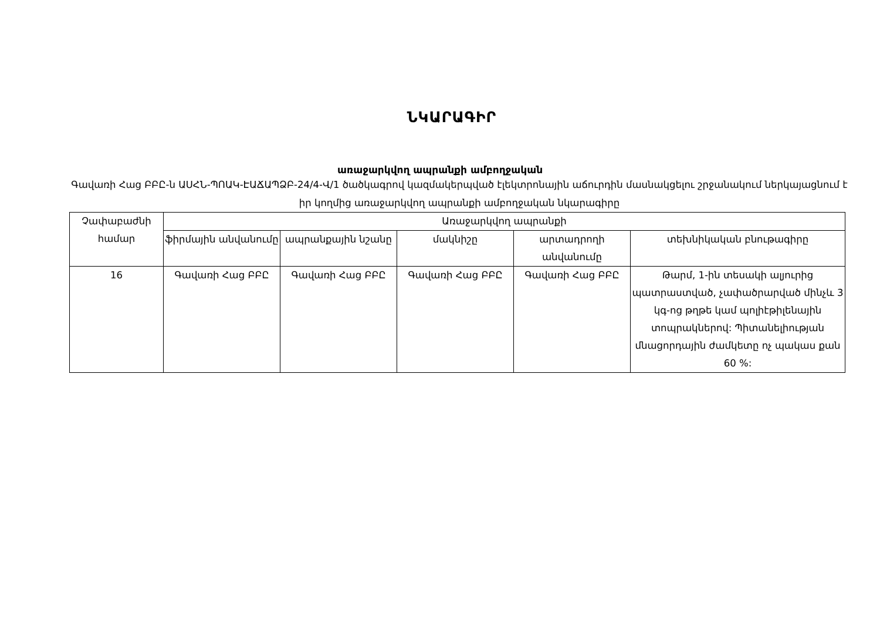ՆԿԱՐԱԳԻՐ
առաջարկվող ապրանքի ամբողջական
Գավառի Հաց ԲԲԸ-ն ԱՍՀՆ-ՊՈԱԿ-ԷԱՃԱՊՁԲ-24/4-Վ/1 ծածկագրով կազմակերպված էլեկտրոնային աճուրդին մասնակցելու շրջանակում ներկայացնում է իր կողմից առաջարկվող ապրանքի ամբողջական նկարագիրը
| Չափաբաժնի համար | Առաջարկվող ապրանքի | | | | |
| --- | --- | --- | --- | --- | --- |
| | ֆիրմային անվանումը | ապրանքային նշանը | մակնիշը | արտադրողի անվանումը | տեխնիկական բնութագիրը |
| 16 | Գավառի Հաց ԲԲԸ | Գավառի Հաց ԲԲԸ | Գավառի Հաց ԲԲԸ | Գավառի Հաց ԲԲԸ | Թարմ, 1-ին տեսակի ալյուրից պատրաստված, չափածրարված մինչև 3 կգ-ոց թղթե կամ պոլիէթիլենային տոպրակներով: Պիտանելիության մնացորդային ժամկետը ոչ պակաս քան 60 %: |